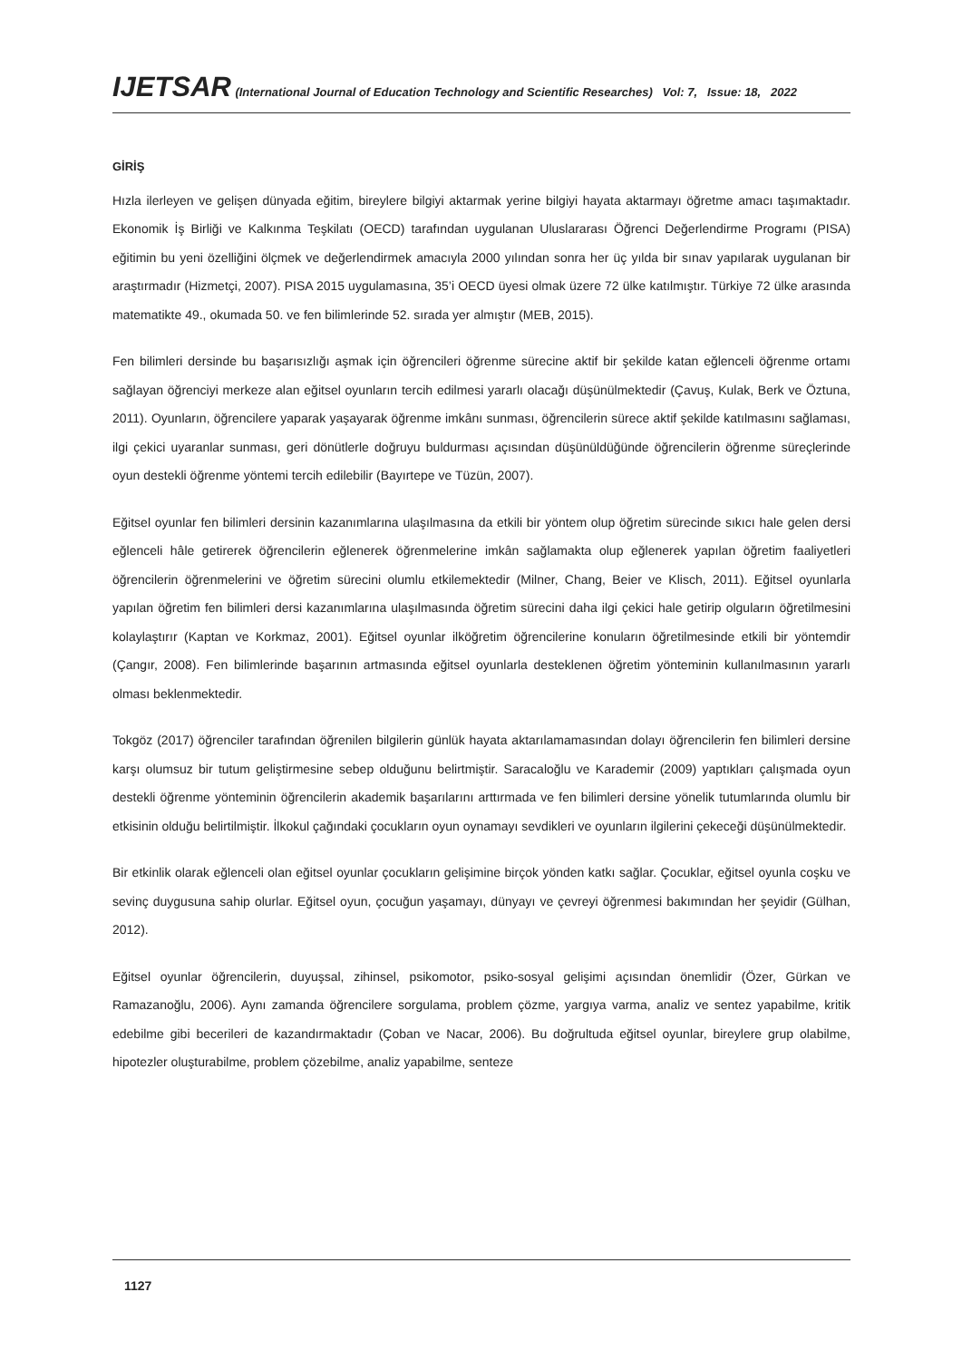IJETSAR (International Journal of Education Technology and Scientific Researches) Vol: 7, Issue: 18, 2022
GİRİŞ
Hızla ilerleyen ve gelişen dünyada eğitim, bireylere bilgiyi aktarmak yerine bilgiyi hayata aktarmayı öğretme amacı taşımaktadır. Ekonomik İş Birliği ve Kalkınma Teşkilatı (OECD) tarafından uygulanan Uluslararası Öğrenci Değerlendirme Programı (PISA) eğitimin bu yeni özelliğini ölçmek ve değerlendirmek amacıyla 2000 yılından sonra her üç yılda bir sınav yapılarak uygulanan bir araştırmadır (Hizmetçi, 2007). PISA 2015 uygulamasına, 35’i OECD üyesi olmak üzere 72 ülke katılmıştır. Türkiye 72 ülke arasında matematikte 49., okumada 50. ve fen bilimlerinde 52. sırada yer almıştır (MEB, 2015).
Fen bilimleri dersinde bu başarısızlığı aşmak için öğrencileri öğrenme sürecine aktif bir şekilde katan eğlenceli öğrenme ortamı sağlayan öğrenciyi merkeze alan eğitsel oyunların tercih edilmesi yararlı olacağı düşünülmektedir (Çavuş, Kulak, Berk ve Öztuna, 2011). Oyunların, öğrencilere yaparak yaşayarak öğrenme imkânı sunması, öğrencilerin sürece aktif şekilde katılmasını sağlaması, ilgi çekici uyaranlar sunması, geri dönütlerle doğruyu buldurması açısından düşünüldüğünde öğrencilerin öğrenme süreçlerinde oyun destekli öğrenme yöntemi tercih edilebilir (Bayırtepe ve Tüzün, 2007).
Eğitsel oyunlar fen bilimleri dersinin kazanımlarına ulaşılmasına da etkili bir yöntem olup öğretim sürecinde sıkıcı hale gelen dersi eğlenceli hâle getirerek öğrencilerin eğlenerek öğrenmelerine imkân sağlamakta olup eğlenerek yapılan öğretim faaliyetleri öğrencilerin öğrenmelerini ve öğretim sürecini olumlu etkilemektedir (Milner, Chang, Beier ve Klisch, 2011). Eğitsel oyunlarla yapılan öğretim fen bilimleri dersi kazanımlarına ulaşılmasında öğretim sürecini daha ilgi çekici hale getirip olguların öğretilmesini kolaylaştırır (Kaptan ve Korkmaz, 2001). Eğitsel oyunlar ilköğretim öğrencilerine konuların öğretilmesinde etkili bir yöntemdir (Çangır, 2008). Fen bilimlerinde başarının artmasında eğitsel oyunlarla desteklenen öğretim yönteminin kullanılmasının yararlı olması beklenmektedir.
Tokgöz (2017) öğrenciler tarafından öğrenilen bilgilerin günlük hayata aktarılamamasından dolayı öğrencilerin fen bilimleri dersine karşı olumsuz bir tutum geliştirmesine sebep olduğunu belirtmiştir. Saracaloğlu ve Karademir (2009) yaptıkları çalışmada oyun destekli öğrenme yönteminin öğrencilerin akademik başarılarını arttırmada ve fen bilimleri dersine yönelik tutumlarında olumlu bir etkisinin olduğu belirtilmiştir. İlkokul çağındaki çocukların oyun oynamayı sevdikleri ve oyunların ilgilerini çekeceği düşünülmektedir.
Bir etkinlik olarak eğlenceli olan eğitsel oyunlar çocukların gelişimine birçok yönden katkı sağlar. Çocuklar, eğitsel oyunla coşku ve sevinç duygusuna sahip olurlar. Eğitsel oyun, çocuğun yaşamayı, dünyayı ve çevreyi öğrenmesi bakımından her şeyidir (Gülhan, 2012).
Eğitsel oyunlar öğrencilerin, duyuşsal, zihinsel, psikomotor, psiko-sosyal gelişimi açısından önemlidir (Özer, Gürkan ve Ramazanoğlu, 2006). Aynı zamanda öğrencilere sorgulama, problem çözme, yargıya varma, analiz ve sentez yapabilme, kritik edebilme gibi becerileri de kazandırmaktadır (Çoban ve Nacar, 2006). Bu doğrultuda eğitsel oyunlar, bireylere grup olabilme, hipotezler oluşturabilme, problem çözebilme, analiz yapabilme, senteze
1127